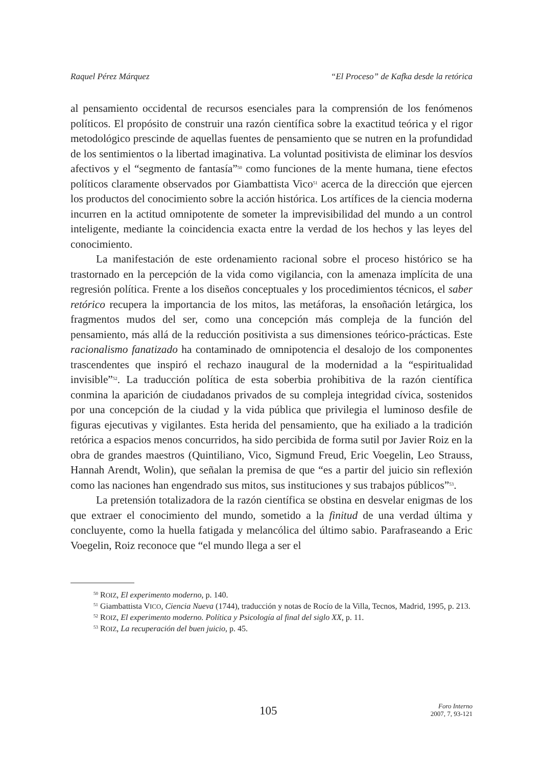Raquel Pérez Márquez “El Proceso” de Kafka desde la retórica
al pensamiento occidental de recursos esenciales para la comprensión de los fenómenos políticos. El propósito de construir una razón científica sobre la exactitud teórica y el rigor metodológico prescinde de aquellas fuentes de pensamiento que se nutren en la profundidad de los sentimientos o la libertad imaginativa. La voluntad positivista de eliminar los desvíos afectivos y el “segmento de fantasía”<sup>50</sup> como funciones de la mente humana, tiene efectos políticos claramente observados por Giambattista Vico<sup>51</sup> acerca de la dirección que ejercen los productos del conocimiento sobre la acción histórica. Los artífices de la ciencia moderna incurren en la actitud omnipotente de someter la imprevisibilidad del mundo a un control inteligente, mediante la coincidencia exacta entre la verdad de los hechos y las leyes del conocimiento.
La manifestación de este ordenamiento racional sobre el proceso histórico se ha trastornado en la percepción de la vida como vigilancia, con la amenaza implícita de una regresión política. Frente a los diseños conceptuales y los procedimientos técnicos, el saber retórico recupera la importancia de los mitos, las metáforas, la ensoñación letárgica, los fragmentos mudos del ser, como una concepción más compleja de la función del pensamiento, más allá de la reducción positivista a sus dimensiones teórico-prácticas. Este racionalismo fanatizado ha contaminado de omnipotencia el desalojo de los componentes trascendentes que inspiró el rechazo inaugural de la modernidad a la “espiritualidad invisible”<sup>52</sup>. La traducción política de esta soberbia prohibitiva de la razón científica conmina la aparición de ciudadanos privados de su compleja integridad cívica, sostenidos por una concepción de la ciudad y la vida pública que privilegia el luminoso desfile de figuras ejecutivas y vigilantes. Esta herida del pensamiento, que ha exiliado a la tradición retórica a espacios menos concurridos, ha sido percibida de forma sutil por Javier Roiz en la obra de grandes maestros (Quintiliano, Vico, Sigmund Freud, Eric Voegelin, Leo Strauss, Hannah Arendt, Wolin), que señalan la premisa de que “es a partir del juicio sin reflexión como las naciones han engendrado sus mitos, sus instituciones y sus trabajos públicos”<sup>53</sup>.
La pretensión totalizadora de la razón científica se obstina en desvelar enigmas de los que extraer el conocimiento del mundo, sometido a la finitud de una verdad última y concluyente, como la huella fatigada y melancólica del último sabio. Parafraseando a Eric Voegelin, Roiz reconoce que “el mundo llega a ser el
<sup>50</sup> ROIZ, El experimento moderno, p. 140.
<sup>51</sup> Giambattista VICO, Ciencia Nueva (1744), traducción y notas de Rocío de la Villa, Tecnos, Madrid, 1995, p. 213.
<sup>52</sup> ROIZ, El experimento moderno. Política y Psicología al final del siglo XX, p. 11.
<sup>53</sup> ROIZ, La recuperación del buen juicio, p. 45.
105
Foro Interno
2007, 7, 93-121